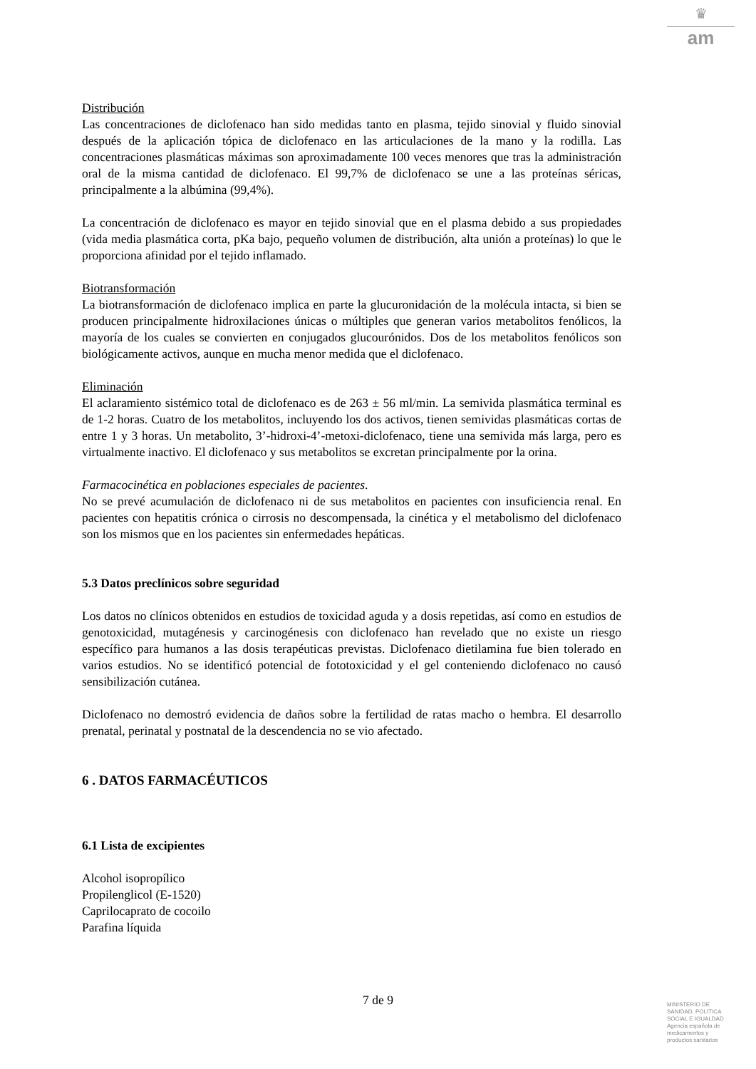♛
am
Distribución
Las concentraciones de diclofenaco han sido medidas tanto en plasma, tejido sinovial y fluido sinovial después de la aplicación tópica de diclofenaco en las articulaciones de la mano y la rodilla. Las concentraciones plasmáticas máximas son aproximadamente 100 veces menores que tras la administración oral de la misma cantidad de diclofenaco. El 99,7% de diclofenaco se une a las proteínas séricas, principalmente a la albúmina (99,4%).
La concentración de diclofenaco es mayor en tejido sinovial que en el plasma debido a sus propiedades (vida media plasmática corta, pKa bajo, pequeño volumen de distribución, alta unión a proteínas) lo que le proporciona afinidad por el tejido inflamado.
Biotransformación
La biotransformación de diclofenaco implica en parte la glucuronidación de la molécula intacta, si bien se producen principalmente hidroxilaciones únicas o múltiples que generan varios metabolitos fenólicos, la mayoría de los cuales se convierten en conjugados glucourónidos. Dos de los metabolitos fenólicos son biológicamente activos, aunque en mucha menor medida que el diclofenaco.
Eliminación
El aclaramiento sistémico total de diclofenaco es de 263 ± 56 ml/min. La semivida plasmática terminal es de 1-2 horas. Cuatro de los metabolitos, incluyendo los dos activos, tienen semividas plasmáticas cortas de entre 1 y 3 horas. Un metabolito, 3’-hidroxi-4’-metoxi-diclofenaco, tiene una semivida más larga, pero es virtualmente inactivo. El diclofenaco y sus metabolitos se excretan principalmente por la orina.
Farmacocinética en poblaciones especiales de pacientes.
No se prevé acumulación de diclofenaco ni de sus metabolitos en pacientes con insuficiencia renal. En pacientes con hepatitis crónica o cirrosis no descompensada, la cinética y el metabolismo del diclofenaco son los mismos que en los pacientes sin enfermedades hepáticas.
5.3 Datos preclínicos sobre seguridad
Los datos no clínicos obtenidos en estudios de toxicidad aguda y a dosis repetidas, así como en estudios de genotoxicidad, mutagénesis y carcinogénesis con diclofenaco han revelado que no existe un riesgo específico para humanos a las dosis terapéuticas previstas. Diclofenaco dietilamina fue bien tolerado en varios estudios. No se identificó potencial de fototoxicidad y el gel conteniendo diclofenaco no causó sensibilización cutánea.
Diclofenaco no demostró evidencia de daños sobre la fertilidad de ratas macho o hembra. El desarrollo prenatal, perinatal y postnatal de la descendencia no se vio afectado.
6 . DATOS FARMACÉUTICOS
6.1 Lista de excipientes
Alcohol isopropílico
Propilenglicol (E-1520)
Caprilocaprato de cocoilo
Parafina líquida
7 de 9
MINISTERIO DE
SANIDAD, POLITICA
SOCIAL E IGUALDAD
Agencia española de
medicamentos y
productos sanitarios